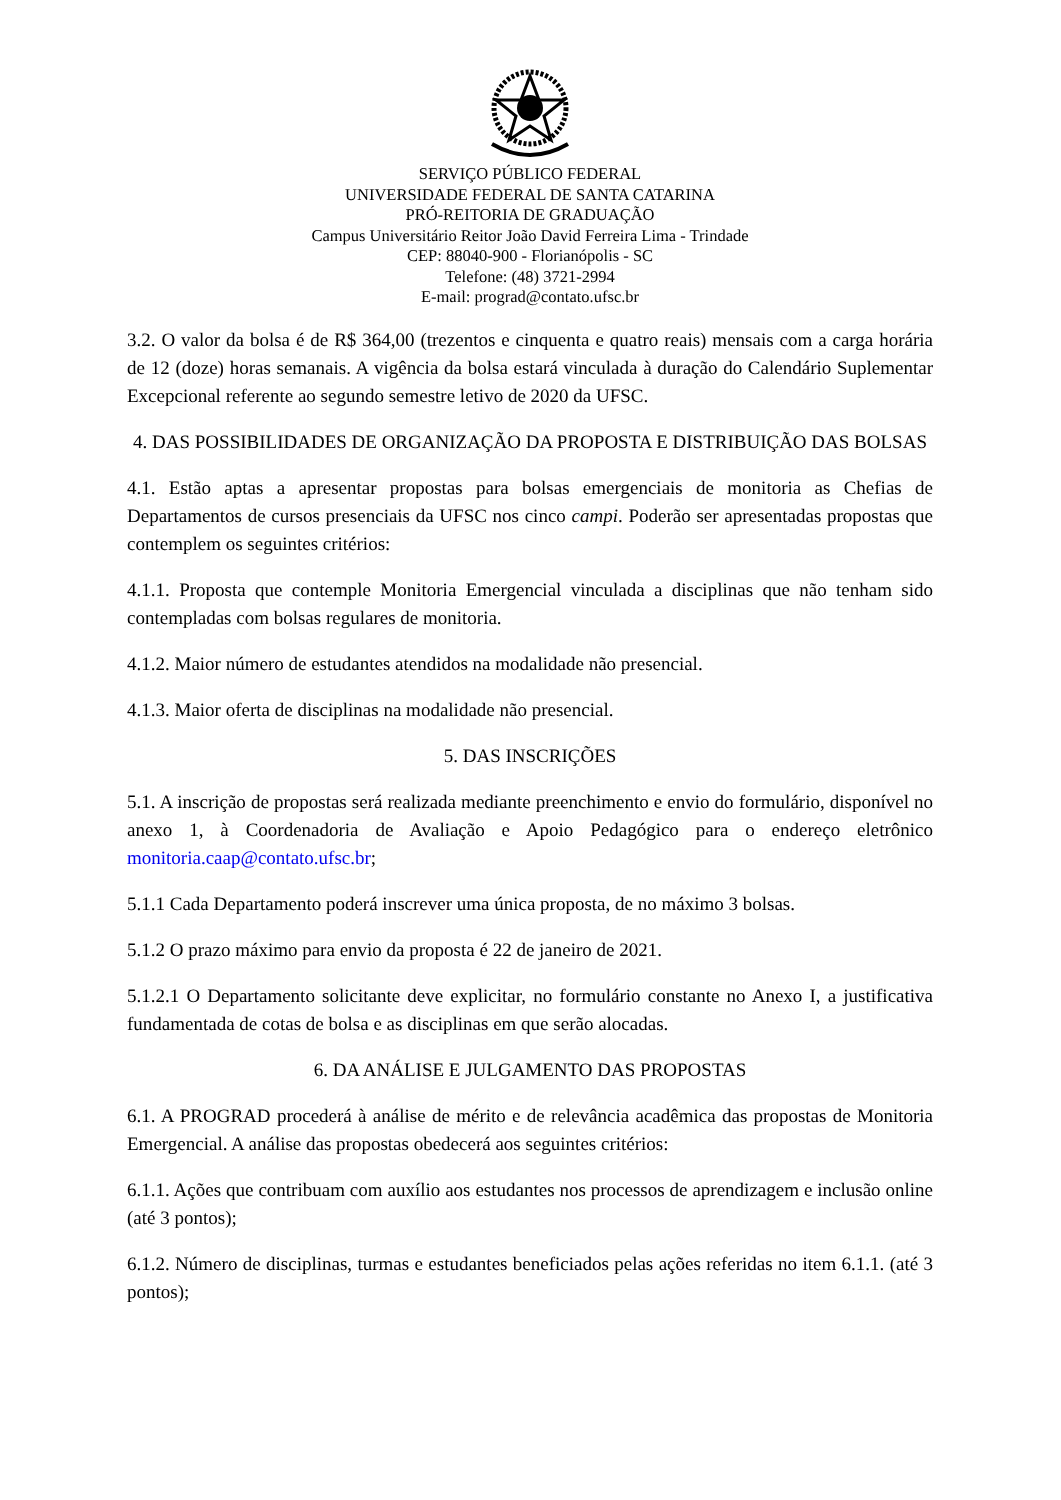SERVIÇO PÚBLICO FEDERAL
UNIVERSIDADE FEDERAL DE SANTA CATARINA
PRÓ-REITORIA DE GRADUAÇÃO
Campus Universitário Reitor João David Ferreira Lima - Trindade
CEP: 88040-900 - Florianópolis - SC
Telefone: (48) 3721-2994
E-mail: prograd@contato.ufsc.br
3.2. O valor da bolsa é de R$ 364,00 (trezentos e cinquenta e quatro reais) mensais com a carga horária de 12 (doze) horas semanais. A vigência da bolsa estará vinculada à duração do Calendário Suplementar Excepcional referente ao segundo semestre letivo de 2020 da UFSC.
4. DAS POSSIBILIDADES DE ORGANIZAÇÃO DA PROPOSTA E DISTRIBUIÇÃO DAS BOLSAS
4.1. Estão aptas a apresentar propostas para bolsas emergenciais de monitoria as Chefias de Departamentos de cursos presenciais da UFSC nos cinco campi. Poderão ser apresentadas propostas que contemplem os seguintes critérios:
4.1.1. Proposta que contemple Monitoria Emergencial vinculada a disciplinas que não tenham sido contempladas com bolsas regulares de monitoria.
4.1.2. Maior número de estudantes atendidos na modalidade não presencial.
4.1.3. Maior oferta de disciplinas na modalidade não presencial.
5. DAS INSCRIÇÕES
5.1. A inscrição de propostas será realizada mediante preenchimento e envio do formulário, disponível no anexo 1, à Coordenadoria de Avaliação e Apoio Pedagógico para o endereço eletrônico monitoria.caap@contato.ufsc.br;
5.1.1 Cada Departamento poderá inscrever uma única proposta, de no máximo 3 bolsas.
5.1.2 O prazo máximo para envio da proposta é 22 de janeiro de 2021.
5.1.2.1 O Departamento solicitante deve explicitar, no formulário constante no Anexo I, a justificativa fundamentada de cotas de bolsa e as disciplinas em que serão alocadas.
6. DA ANÁLISE E JULGAMENTO DAS PROPOSTAS
6.1. A PROGRAD procederá à análise de mérito e de relevância acadêmica das propostas de Monitoria Emergencial. A análise das propostas obedecerá aos seguintes critérios:
6.1.1. Ações que contribuam com auxílio aos estudantes nos processos de aprendizagem e inclusão online (até 3 pontos);
6.1.2. Número de disciplinas, turmas e estudantes beneficiados pelas ações referidas no item 6.1.1. (até 3 pontos);